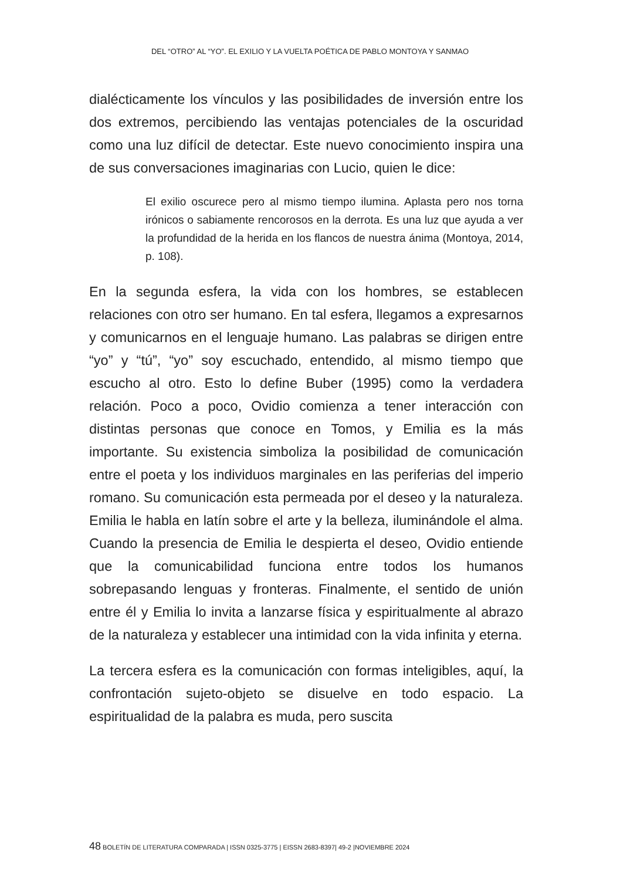DEL “OTRO” AL “YO”. EL EXILIO Y LA VUELTA POÉTICA DE PABLO MONTOYA Y SANMAO
dialécticamente los vínculos y las posibilidades de inversión entre los dos extremos, percibiendo las ventajas potenciales de la oscuridad como una luz difícil de detectar. Este nuevo conocimiento inspira una de sus conversaciones imaginarias con Lucio, quien le dice:
El exilio oscurece pero al mismo tiempo ilumina. Aplasta pero nos torna irónicos o sabiamente rencorosos en la derrota. Es una luz que ayuda a ver la profundidad de la herida en los flancos de nuestra ánima (Montoya, 2014, p. 108).
En la segunda esfera, la vida con los hombres, se establecen relaciones con otro ser humano. En tal esfera, llegamos a expresarnos y comunicarnos en el lenguaje humano. Las palabras se dirigen entre “yo” y “tú”, “yo” soy escuchado, entendido, al mismo tiempo que escucho al otro. Esto lo define Buber (1995) como la verdadera relación. Poco a poco, Ovidio comienza a tener interacción con distintas personas que conoce en Tomos, y Emilia es la más importante. Su existencia simboliza la posibilidad de comunicación entre el poeta y los individuos marginales en las periferias del imperio romano. Su comunicación esta permeada por el deseo y la naturaleza. Emilia le habla en latín sobre el arte y la belleza, iluminándole el alma. Cuando la presencia de Emilia le despierta el deseo, Ovidio entiende que la comunicabilidad funciona entre todos los humanos sobrepasando lenguas y fronteras. Finalmente, el sentido de unión entre él y Emilia lo invita a lanzarse física y espiritualmente al abrazo de la naturaleza y establecer una intimidad con la vida infinita y eterna.
La tercera esfera es la comunicación con formas inteligibles, aquí, la confrontación sujeto-objeto se disuelve en todo espacio. La espiritualidad de la palabra es muda, pero suscita
48 BOLETÍN DE LITERATURA COMPARADA | ISSN 0325-3775 | EISSN 2683-8397| 49-2 |NOVIEMBRE 2024